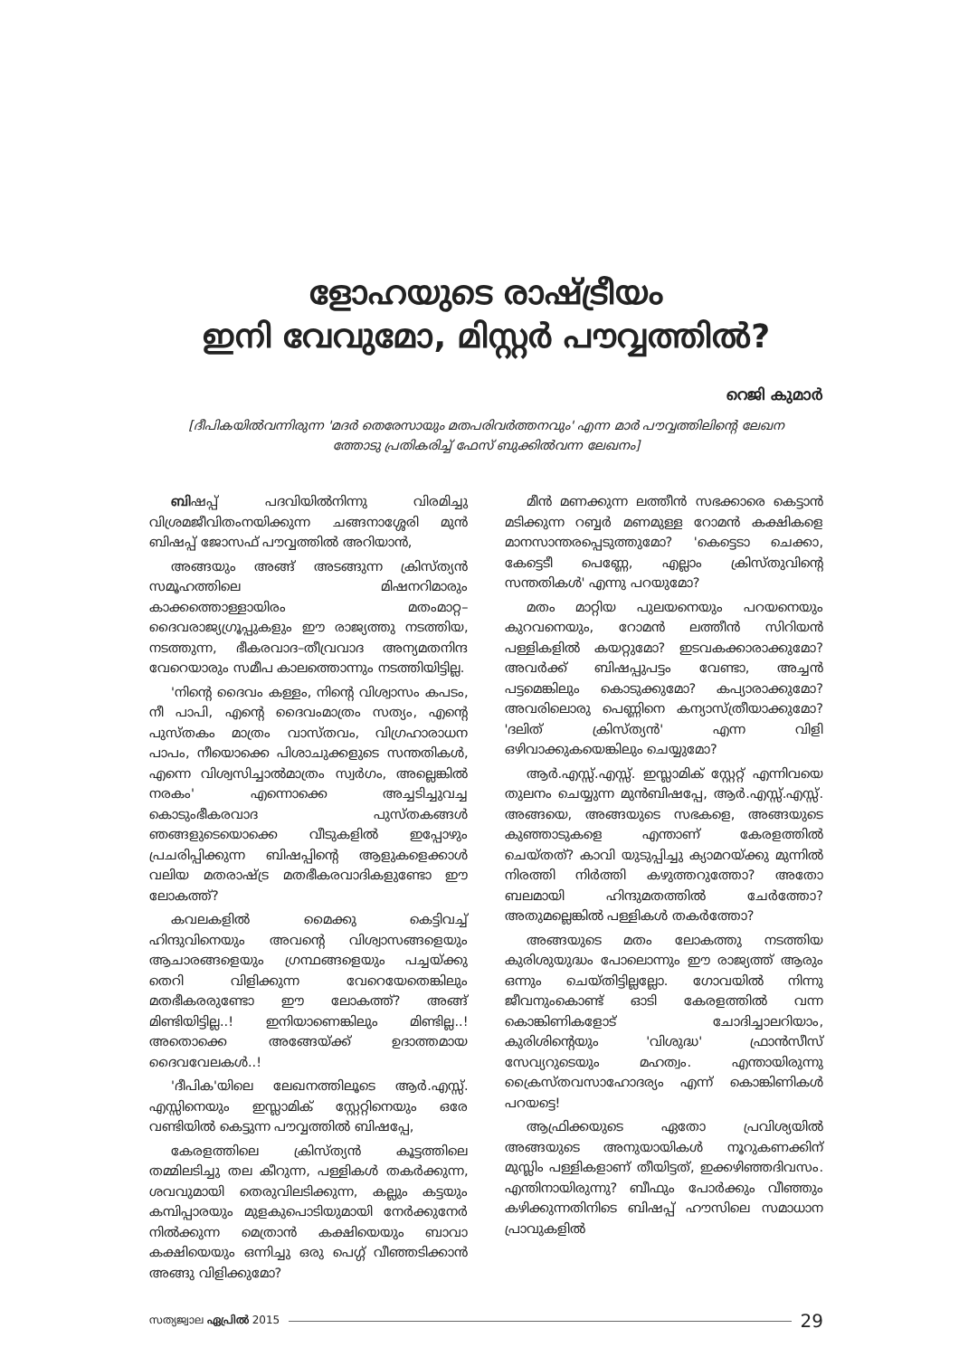ളോഹയുടെ രാഷ്ട്രീയം
ഇനി വേവുമോ, മിസ്റ്റർ പൗവ്വത്തിൽ?
റെജി കുമാർ
[ദീപികയിൽവന്നിരുന്ന 'മദർ തെരേസായും മതപരിവർത്തനവും' എന്ന മാർ പൗവ്വത്തിലിന്റെ ലേഖന ത്തോടു പ്രതികരിച്ച് ഫേസ് ബുക്കിൽവന്ന ലേഖനം]
ബിഷപ്പ് പദവിയിൽനിന്നു വിരമിച്ചു വിശ്രമജീവിതംനയിക്കുന്ന ചങ്ങനാശ്ശേരി മുൻ ബിഷപ്പ് ജോസഫ് പൗവ്വത്തിൽ അറിയാൻ,
അങ്ങയും അങ്ങ് അടങ്ങുന്ന ക്രിസ്ത്യൻ സമൂഹത്തിലെ മിഷനറിമാരും കാക്കത്തൊള്ളായിരം മതംമാറ്റ– ദൈവരാജ്യഗ്രൂപ്പുകളും ഈ രാജ്യത്തു നടത്തിയ, നടത്തുന്ന, ഭീകരവാദ–തീവ്രവാദ അന്യമതനിന്ദ വേറെയാരും സമീപ കാലത്തൊന്നും നടത്തിയിട്ടില്ല.
'നിന്റെ ദൈവം കള്ളം, നിന്റെ വിശ്വാസം കപടം, നീ പാപി, എന്റെ ദൈവംമാത്രം സത്യം, എന്റെ പുസ്തകം മാത്രം വാസ്തവം, വിഗ്രഹാരാധന പാപം, നീയൊക്കെ പിശാചുക്കളുടെ സന്തതികൾ, എന്നെ വിശ്വസിച്ചാൽമാത്രം സ്വർഗം, അല്ലെങ്കിൽ നരകം' എന്നൊക്കെ അച്ചടിച്ചുവച്ച കൊടുംഭീകരവാദ പുസ്തകങ്ങൾ ഞങ്ങളുടെയൊക്കെ വീടുകളിൽ ഇപ്പോഴും പ്രചരിപ്പിക്കുന്ന ബിഷപ്പിന്റെ ആളുകളെക്കാൾ വലിയ മതരാഷ്ട്ര മതഭീകരവാദികളുണ്ടോ ഈ ലോകത്ത്?
കവലകളിൽ മൈക്കു കെട്ടിവച്ച് ഹിന്ദുവിനെയും അവന്റെ വിശ്വാസങ്ങളെയും ആചാരങ്ങളെയും ഗ്രന്ഥങ്ങളെയും പച്ചയ്ക്കു തെറി വിളിക്കുന്ന വേറെയേതെങ്കിലും മതഭീകരരുണ്ടോ ഈ ലോകത്ത്? അങ്ങ് മിണ്ടിയിട്ടില്ല..! ഇനിയാണെങ്കിലും മിണ്ടില്ല..! അതൊക്കെ അങ്ങേയ്ക്ക് ഉദാത്തമായ ദൈവവേലകൾ..!
'ദീപിക'യിലെ ലേഖനത്തിലൂടെ ആർ.എസ്സ്. എസ്സിനെയും ഇസ്ലാമിക് സ്റ്റേറ്റിനെയും ഒരേ വണ്ടിയിൽ കെട്ടുന്ന പൗവ്വത്തിൽ ബിഷപ്പേ,
കേരളത്തിലെ ക്രിസ്ത്യൻ കൂട്ടത്തിലെ തമ്മിലടിച്ചു തല കീറുന്ന, പള്ളികൾ തകർക്കുന്ന, ശവവുമായി തെരുവിലടിക്കുന്ന, കല്ലും കട്ടയും കമ്പിപ്പാരയും മുളകുപൊടിയുമായി നേർക്കുനേർ നിൽക്കുന്ന മെത്രാൻ കക്ഷിയെയും ബാവാ കക്ഷിയെയും ഒന്നിച്ചു ഒരു പെഗ്ഗ് വീഞ്ഞടിക്കാൻ അങ്ങു വിളിക്കുമോ?
മീൻ മണക്കുന്ന ലത്തീൻ സഭക്കാരെ കെട്ടാൻ മടിക്കുന്ന റബ്ബർ മണമുള്ള റോമൻ കക്ഷികളെ മാനസാന്തരപ്പെടുത്തുമോ? 'കെട്ടെടാ ചെക്കാ, കേട്ടെടീ പെണ്ണേ, എല്ലാം ക്രിസ്തുവിന്റെ സന്തതികൾ' എന്നു പറയുമോ?
മതം മാറ്റിയ പുലയനെയും പറയനെയും കുറവനെയും, റോമൻ ലത്തീൻ സിറിയൻ പള്ളികളിൽ കയറ്റുമോ? ഇടവകക്കാരാക്കുമോ? അവർക്ക് ബിഷപ്പുപട്ടം വേണ്ടാ, അച്ചൻ പട്ടമെങ്കിലും കൊടുക്കുമോ? കപ്യാരാക്കുമോ? അവരിലൊരു പെണ്ണിനെ കന്യാസ്ത്രീയാക്കുമോ? 'ദലിത് ക്രിസ്ത്യൻ' എന്ന വിളി ഒഴിവാക്കുകയെങ്കിലും ചെയ്യുമോ?
ആർ.എസ്സ്.എസ്സ്. ഇസ്ലാമിക് സ്റ്റേറ്റ് എന്നിവയെ തുലനം ചെയ്യുന്ന മുൻബിഷപ്പേ, ആർ.എസ്സ്.എസ്സ്. അങ്ങയെ, അങ്ങയുടെ സഭകളെ, അങ്ങയുടെ കുഞ്ഞാടുകളെ എന്താണ് കേരളത്തിൽ ചെയ്തത്? കാവി യുടുപ്പിച്ചു ക്യാമറയ്ക്കു മുന്നിൽ നിരത്തി നിർത്തി കഴുത്തറുത്തോ? അതോ ബലമായി ഹിന്ദുമതത്തിൽ ചേർത്തോ? അതുമല്ലെങ്കിൽ പള്ളികൾ തകർത്തോ?
അങ്ങയുടെ മതം ലോകത്തു നടത്തിയ കുരിശുയുദ്ധം പോലൊന്നും ഈ രാജ്യത്ത് ആരും ഒന്നും ചെയ്തിട്ടില്ലല്ലോ. ഗോവയിൽ നിന്നു ജീവനുംകൊണ്ട് ഓടി കേരളത്തിൽ വന്ന കൊങ്കിണികളോട് ചോദിച്ചാലറിയാം, കുരിശിന്റെയും 'വിശുദ്ധ' ഫ്രാൻസീസ് സേവ്യറുടെയും മഹത്വം. എന്തായിരുന്നു ക്രൈസ്തവസാഹോദര്യം എന്ന് കൊങ്കിണികൾ പറയട്ടെ!
ആഫ്രിക്കയുടെ ഏതോ പ്രവിശ്യയിൽ അങ്ങയുടെ അനുയായികൾ നൂറുകണക്കിന് മുസ്ലിം പള്ളികളാണ് തീയിട്ടത്, ഇക്കഴിഞ്ഞദിവസം. എന്തിനായിരുന്നു? ബീഫും പോർക്കും വീഞ്ഞും കഴിക്കുന്നതിനിടെ ബിഷപ്പ് ഹൗസിലെ സമാധാന പ്രാവുകളിൽ
സത്യജ്വാല ഏപ്രിൽ 2015 29